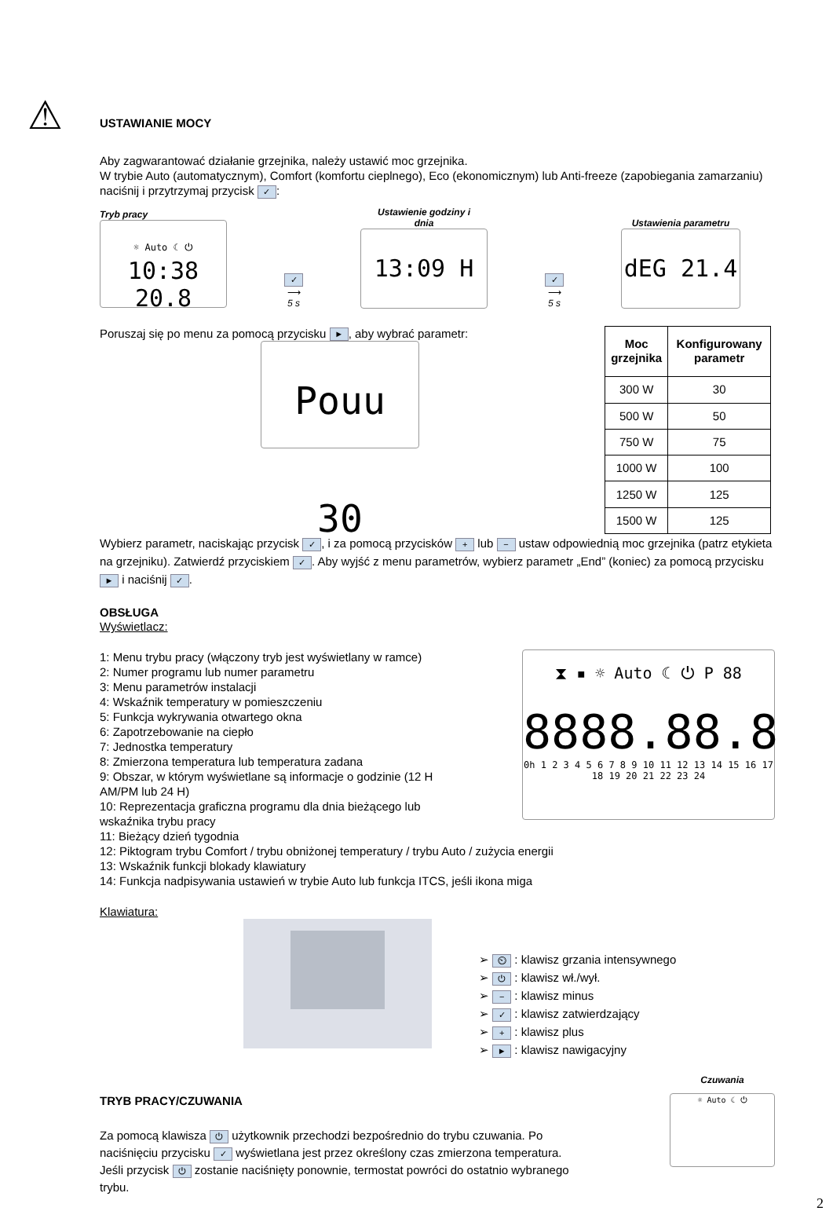⚠
USTAWIANIE MOCY
Aby zagwarantować działanie grzejnika, należy ustawić moc grzejnika.
W trybie Auto (automatycznym), Comfort (komfortu cieplnego), Eco (ekonomicznym) lub Anti-freeze (zapobiegania zamarzaniu) naciśnij i przytrzymaj przycisk ✓:
Tryb pracy
☼ Auto ☾ ⏻
10:38 20.8
✓
⟶
5 s
Ustawienie godziny i
dnia
13:09 H
✓
⟶
5 s
Ustawienia parametru
dEG 21.4
Poruszaj się po menu za pomocą przycisku ►, aby wybrać parametr:
Pouu 30
| Moc grzejnika | Konfigurowany parametr |
| --- | --- |
| 300 W | 30 |
| 500 W | 50 |
| 750 W | 75 |
| 1000 W | 100 |
| 1250 W | 125 |
| 1500 W | 125 |
Wybierz parametr, naciskając przycisk ✓, i za pomocą przycisków + lub − ustaw odpowiednią moc grzejnika (patrz etykieta na grzejniku). Zatwierdź przyciskiem ✓. Aby wyjść z menu parametrów, wybierz parametr „End” (koniec) za pomocą przycisku ► i naciśnij ✓.
OBSŁUGA
Wyświetlacz:
1: Menu trybu pracy (włączony tryb jest wyświetlany w ramce)
2: Numer programu lub numer parametru
3: Menu parametrów instalacji
4: Wskaźnik temperatury w pomieszczeniu
5: Funkcja wykrywania otwartego okna
6: Zapotrzebowanie na ciepło
7: Jednostka temperatury
8: Zmierzona temperatura lub temperatura zadana
9: Obszar, w którym wyświetlane są informacje o godzinie (12 H AM/PM lub 24 H)
10: Reprezentacja graficzna programu dla dnia bieżącego lub wskaźnika trybu pracy
11: Bieżący dzień tygodnia
⧗ ▪ ☼ Auto ☾ ⏻ P 88
8888.88.8
0h 1 2 3 4 5 6 7 8 9 10 11 12 13 14 15 16 17 18 19 20 21 22 23 24
12: Piktogram trybu Comfort / trybu obniżonej temperatury / trybu Auto / zużycia energii
13: Wskaźnik funkcji blokady klawiatury
14: Funkcja nadpisywania ustawień w trybie Auto lub funkcja ITCS, jeśli ikona miga
Klawiatura:
➢ ⏲ : klawisz grzania intensywnego
➢ ⏻ : klawisz wł./wył.
➢ − : klawisz minus
➢ ✓ : klawisz zatwierdzający
➢ + : klawisz plus
➢ ► : klawisz nawigacyjny
TRYB PRACY/CZUWANIA
Za pomocą klawisza ⏻ użytkownik przechodzi bezpośrednio do trybu czuwania. Po naciśnięciu przycisku ✓ wyświetlana jest przez określony czas zmierzona temperatura. Jeśli przycisk ⏻ zostanie naciśnięty ponownie, termostat powróci do ostatnio wybranego trybu.
Czuwania
☼ Auto ☾ ⏻
2